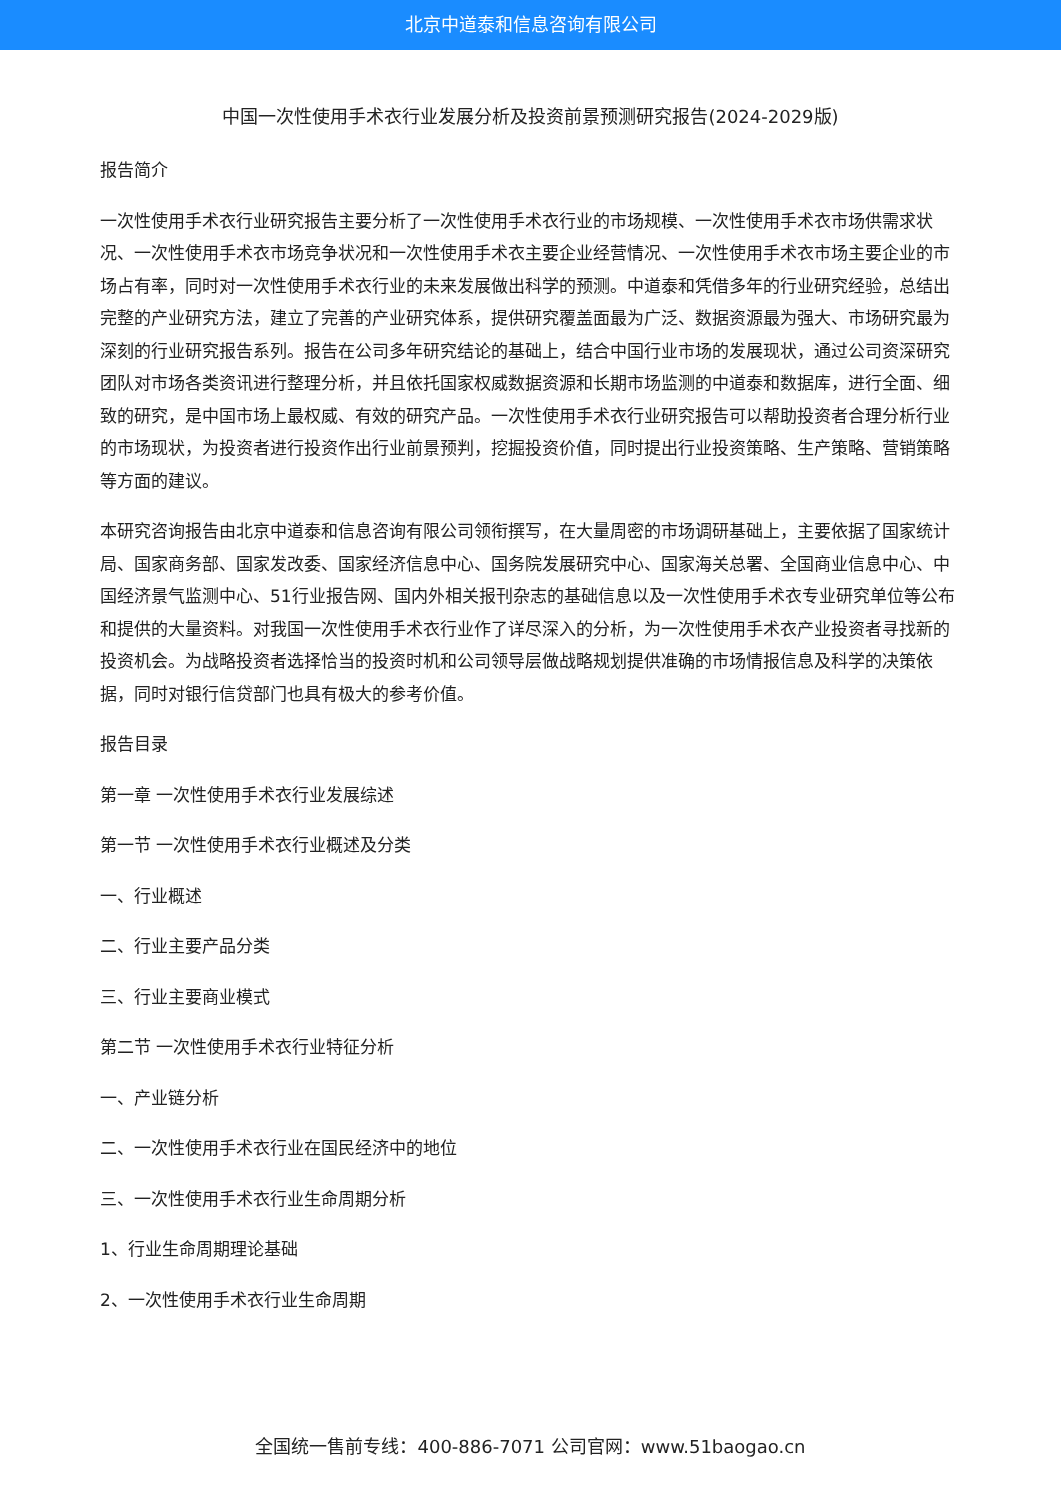北京中道泰和信息咨询有限公司
中国一次性使用手术衣行业发展分析及投资前景预测研究报告(2024-2029版)
报告简介
一次性使用手术衣行业研究报告主要分析了一次性使用手术衣行业的市场规模、一次性使用手术衣市场供需求状况、一次性使用手术衣市场竞争状况和一次性使用手术衣主要企业经营情况、一次性使用手术衣市场主要企业的市场占有率，同时对一次性使用手术衣行业的未来发展做出科学的预测。中道泰和凭借多年的行业研究经验，总结出完整的产业研究方法，建立了完善的产业研究体系，提供研究覆盖面最为广泛、数据资源最为强大、市场研究最为深刻的行业研究报告系列。报告在公司多年研究结论的基础上，结合中国行业市场的发展现状，通过公司资深研究团队对市场各类资讯进行整理分析，并且依托国家权威数据资源和长期市场监测的中道泰和数据库，进行全面、细致的研究，是中国市场上最权威、有效的研究产品。一次性使用手术衣行业研究报告可以帮助投资者合理分析行业的市场现状，为投资者进行投资作出行业前景预判，挖掘投资价值，同时提出行业投资策略、生产策略、营销策略等方面的建议。
本研究咨询报告由北京中道泰和信息咨询有限公司领衔撰写，在大量周密的市场调研基础上，主要依据了国家统计局、国家商务部、国家发改委、国家经济信息中心、国务院发展研究中心、国家海关总署、全国商业信息中心、中国经济景气监测中心、51行业报告网、国内外相关报刊杂志的基础信息以及一次性使用手术衣专业研究单位等公布和提供的大量资料。对我国一次性使用手术衣行业作了详尽深入的分析，为一次性使用手术衣产业投资者寻找新的投资机会。为战略投资者选择恰当的投资时机和公司领导层做战略规划提供准确的市场情报信息及科学的决策依据，同时对银行信贷部门也具有极大的参考价值。
报告目录
第一章 一次性使用手术衣行业发展综述
第一节 一次性使用手术衣行业概述及分类
一、行业概述
二、行业主要产品分类
三、行业主要商业模式
第二节 一次性使用手术衣行业特征分析
一、产业链分析
二、一次性使用手术衣行业在国民经济中的地位
三、一次性使用手术衣行业生命周期分析
1、行业生命周期理论基础
2、一次性使用手术衣行业生命周期
全国统一售前专线：400-886-7071 公司官网：www.51baogao.cn